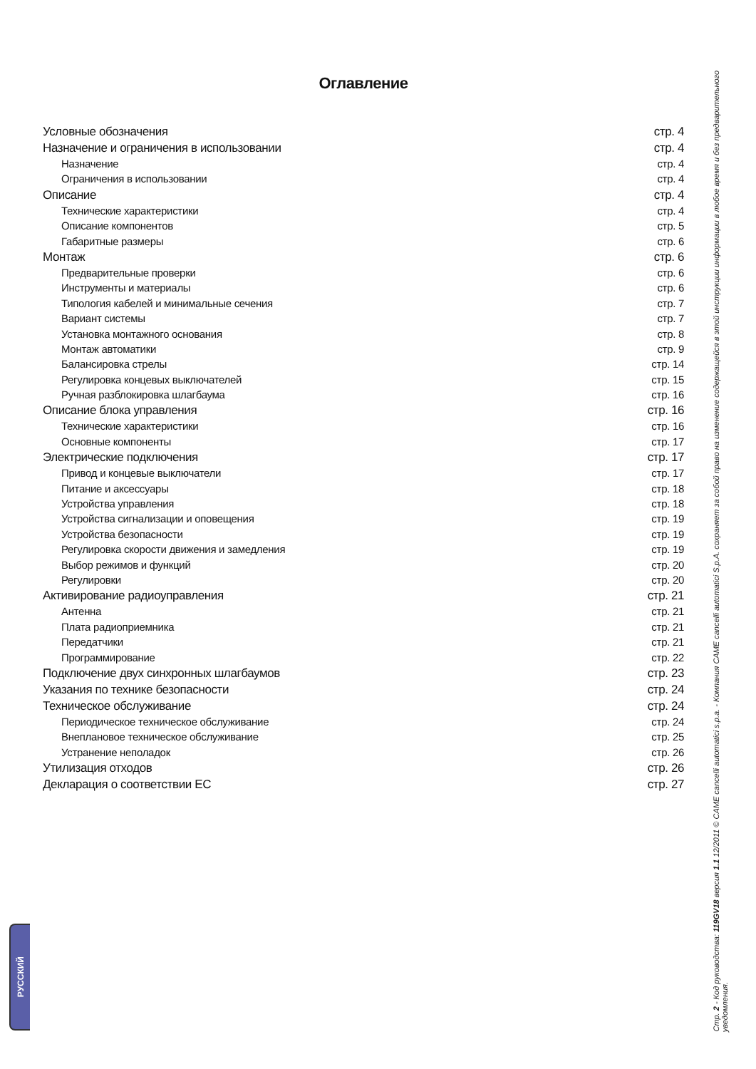РУССКИЙ
Оглавление
Условные обозначения стр. 4
Назначение и ограничения в использовании стр. 4
Назначение стр. 4
Ограничения в использовании стр. 4
Описание стр. 4
Технические характеристики стр. 4
Описание компонентов стр. 5
Габаритные размеры стр. 6
Монтаж стр. 6
Предварительные проверки стр. 6
Инструменты и материалы стр. 6
Типология кабелей и минимальные сечения стр. 7
Вариант системы стр. 7
Установка монтажного основания стр. 8
Монтаж автоматики стр. 9
Балансировка стрелы стр. 14
Регулировка концевых выключателей стр. 15
Ручная разблокировка шлагбаума стр. 16
Описание блока управления стр. 16
Технические характеристики стр. 16
Основные компоненты стр. 17
Электрические подключения стр. 17
Привод и концевые выключатели стр. 17
Питание и аксессуары стр. 18
Устройства управления стр. 18
Устройства сигнализации и оповещения стр. 19
Устройства безопасности стр. 19
Регулировка скорости движения и замедления стр. 19
Выбор режимов и функций стр. 20
Регулировки стр. 20
Активирование радиоуправления стр. 21
Антенна стр. 21
Плата радиоприемника стр. 21
Передатчики стр. 21
Программирование стр. 22
Подключение двух синхронных шлагбаумов стр. 23
Указания по технике безопасности стр. 24
Техническое обслуживание стр. 24
Периодическое техническое обслуживание стр. 24
Внеплановое техническое обслуживание стр. 25
Устранение неполадок стр. 26
Утилизация отходов стр. 26
Декларация о соответствии ЕС стр. 27
Стр. 2 - Код руководства: 119GV18 версия 1.1 12/2011 © CAME cancelli automatici s.p.a. - Компания CAME cancelli automatici S.p.A. сохраняет за собой право на изменение содержащейся в этой инструкции информации в любое время и без предварительного уведомления.